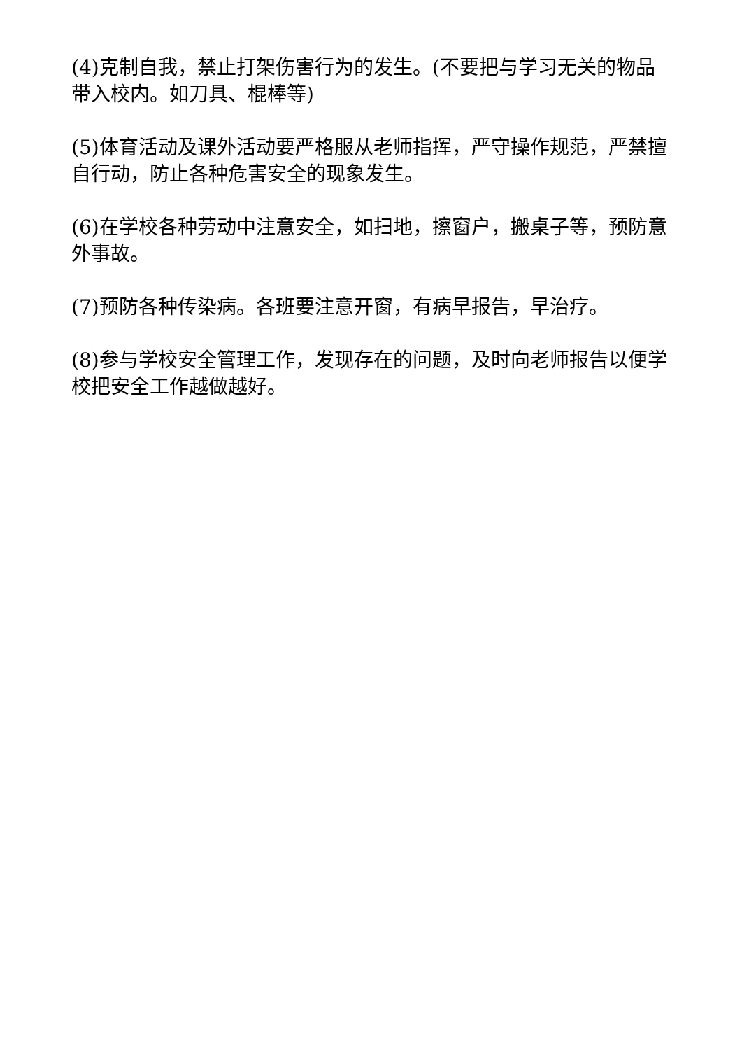(4)克制自我，禁止打架伤害行为的发生。(不要把与学习无关的物品带入校内。如刀具、棍棒等)
(5)体育活动及课外活动要严格服从老师指挥，严守操作规范，严禁擅自行动，防止各种危害安全的现象发生。
(6)在学校各种劳动中注意安全，如扫地，擦窗户，搬桌子等，预防意外事故。
(7)预防各种传染病。各班要注意开窗，有病早报告，早治疗。
(8)参与学校安全管理工作，发现存在的问题，及时向老师报告以便学校把安全工作越做越好。